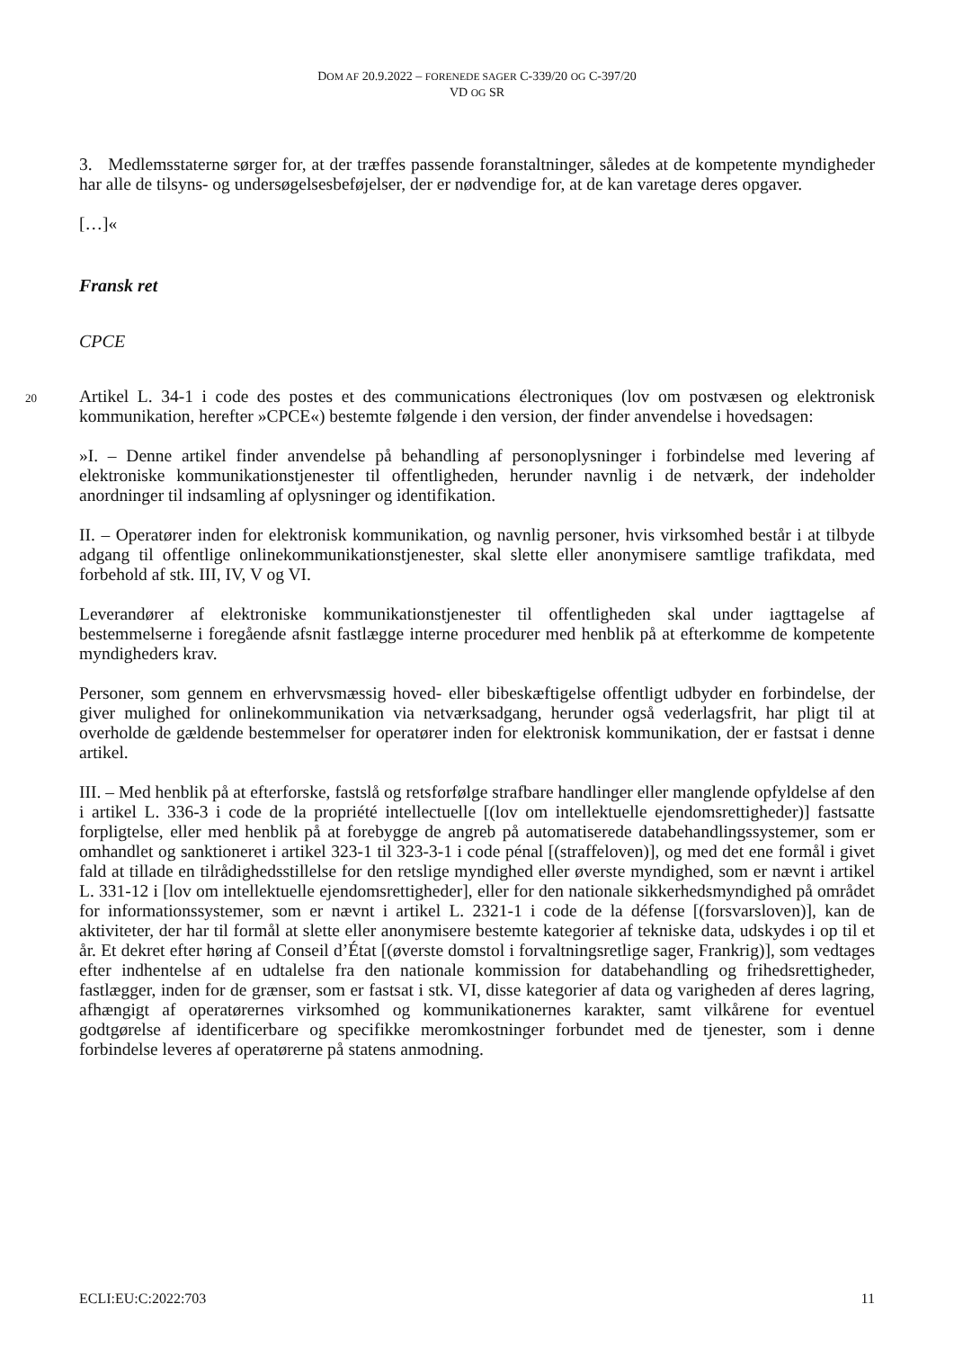DOM AF 20.9.2022 – FORENEDE SAGER C-339/20 OG C-397/20
VD OG SR
3. Medlemsstaterne sørger for, at der træffes passende foranstaltninger, således at de kompetente myndigheder har alle de tilsyns- og undersøgelsesbeføjelser, der er nødvendige for, at de kan varetage deres opgaver.
[…]«
Fransk ret
CPCE
20
Artikel L. 34-1 i code des postes et des communications électroniques (lov om postvæsen og elektronisk kommunikation, herefter »CPCE«) bestemte følgende i den version, der finder anvendelse i hovedsagen:
»I. – Denne artikel finder anvendelse på behandling af personoplysninger i forbindelse med levering af elektroniske kommunikationstjenester til offentligheden, herunder navnlig i de netværk, der indeholder anordninger til indsamling af oplysninger og identifikation.
II. – Operatører inden for elektronisk kommunikation, og navnlig personer, hvis virksomhed består i at tilbyde adgang til offentlige onlinekommunikationstjenester, skal slette eller anonymisere samtlige trafikdata, med forbehold af stk. III, IV, V og VI.
Leverandører af elektroniske kommunikationstjenester til offentligheden skal under iagttagelse af bestemmelserne i foregående afsnit fastlægge interne procedurer med henblik på at efterkomme de kompetente myndigheders krav.
Personer, som gennem en erhvervsmæssig hoved- eller bibeskæftigelse offentligt udbyder en forbindelse, der giver mulighed for onlinekommunikation via netværksadgang, herunder også vederlagsfrit, har pligt til at overholde de gældende bestemmelser for operatører inden for elektronisk kommunikation, der er fastsat i denne artikel.
III. – Med henblik på at efterforske, fastslå og retsforfølge strafbare handlinger eller manglende opfyldelse af den i artikel L. 336-3 i code de la propriété intellectuelle [(lov om intellektuelle ejendomsrettigheder)] fastsatte forpligtelse, eller med henblik på at forebygge de angreb på automatiserede databehandlingssystemer, som er omhandlet og sanktioneret i artikel 323-1 til 323-3-1 i code pénal [(straffeloven)], og med det ene formål i givet fald at tillade en tilrådighedsstillelse for den retslige myndighed eller øverste myndighed, som er nævnt i artikel L. 331-12 i [lov om intellektuelle ejendomsrettigheder], eller for den nationale sikkerhedsmyndighed på området for informationssystemer, som er nævnt i artikel L. 2321-1 i code de la défense [(forsvarsloven)], kan de aktiviteter, der har til formål at slette eller anonymisere bestemte kategorier af tekniske data, udskydes i op til et år. Et dekret efter høring af Conseil d’État [(øverste domstol i forvaltningsretlige sager, Frankrig)], som vedtages efter indhentelse af en udtalelse fra den nationale kommission for databehandling og frihedsrettigheder, fastlægger, inden for de grænser, som er fastsat i stk. VI, disse kategorier af data og varigheden af deres lagring, afhængigt af operatørernes virksomhed og kommunikationernes karakter, samt vilkårene for eventuel godtgørelse af identificerbare og specifikke meromkostninger forbundet med de tjenester, som i denne forbindelse leveres af operatørerne på statens anmodning.
ECLI:EU:C:2022:703 11